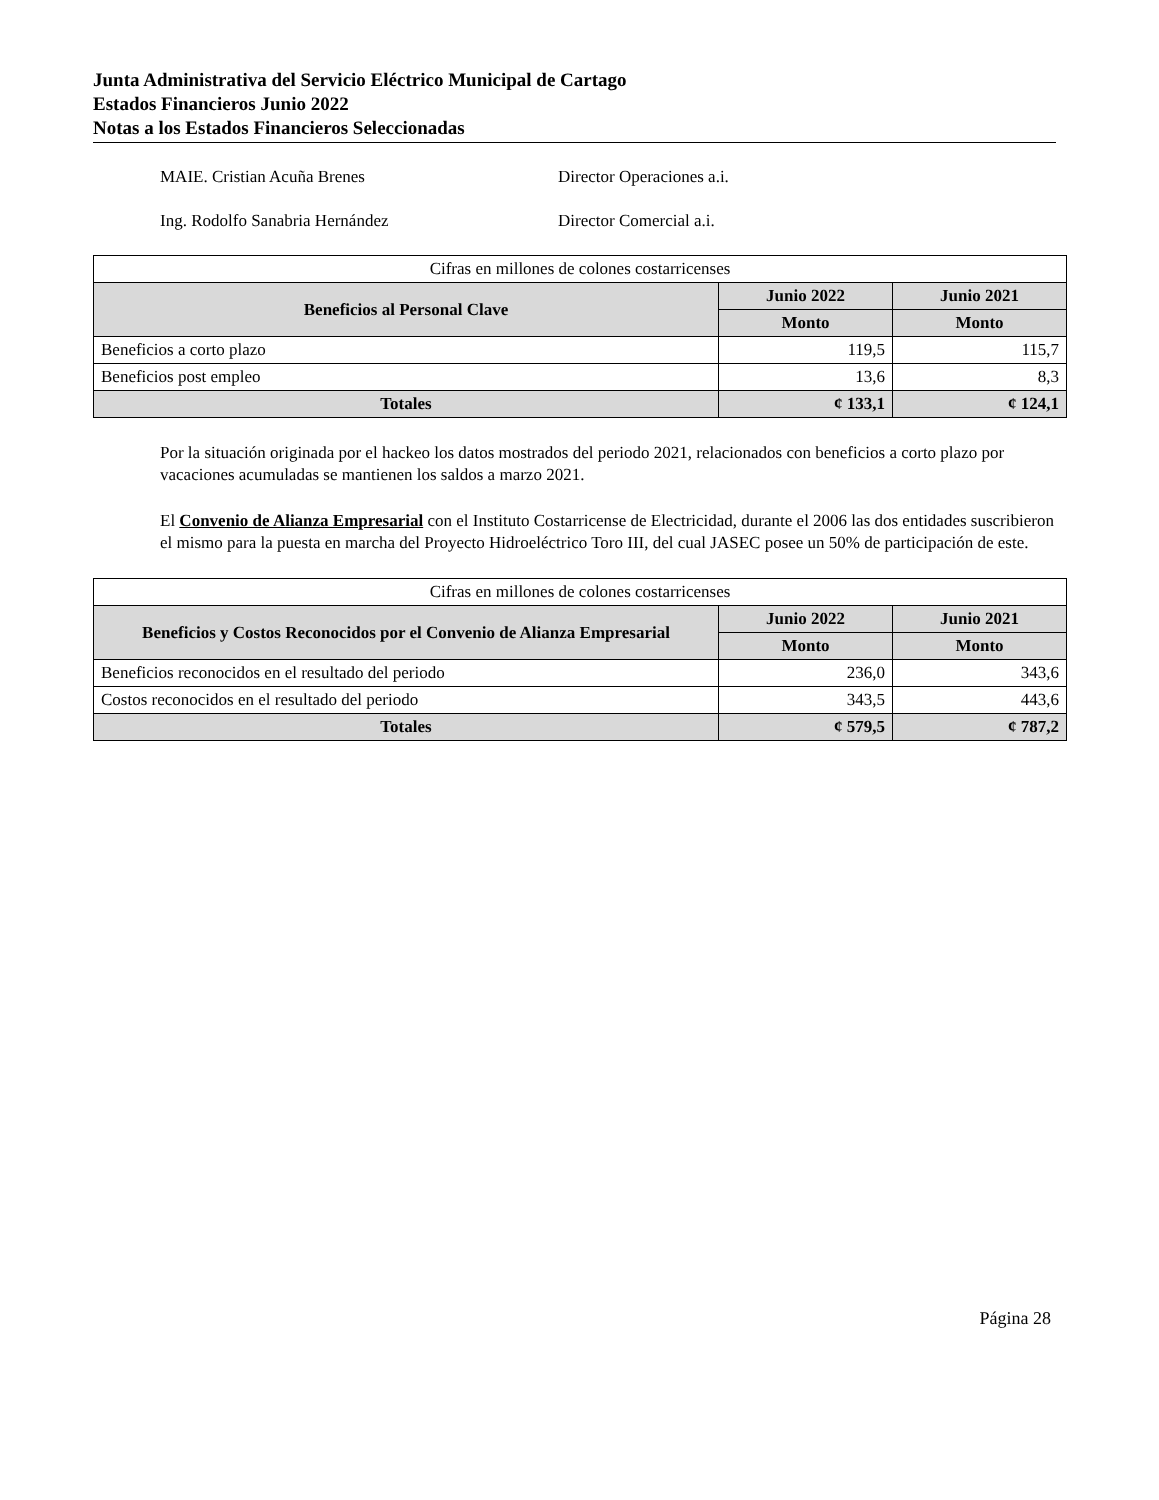Junta Administrativa del Servicio Eléctrico Municipal de Cartago
Estados Financieros Junio 2022
Notas a los Estados Financieros Seleccionadas
MAIE. Cristian Acuña Brenes Director Operaciones a.i.
Ing. Rodolfo Sanabria Hernández Director Comercial a.i.
| Cifras en millones de colones costarricenses | | |
| Beneficios al Personal Clave | Junio 2022 | Junio 2021 |
| | Monto | Monto |
| Beneficios a corto plazo | 119,5 | 115,7 |
| Beneficios post empleo | 13,6 | 8,3 |
| Totales | ¢ 133,1 | ¢ 124,1 |
Por la situación originada por el hackeo los datos mostrados del periodo 2021, relacionados con beneficios a corto plazo por vacaciones acumuladas se mantienen los saldos a marzo 2021.
El Convenio de Alianza Empresarial con el Instituto Costarricense de Electricidad, durante el 2006 las dos entidades suscribieron el mismo para la puesta en marcha del Proyecto Hidroeléctrico Toro III, del cual JASEC posee un 50% de participación de este.
| Cifras en millones de colones costarricenses | | |
| Beneficios y Costos Reconocidos por el Convenio de Alianza Empresarial | Junio 2022 | Junio 2021 |
| | Monto | Monto |
| Beneficios reconocidos en el resultado del periodo | 236,0 | 343,6 |
| Costos reconocidos en el resultado del periodo | 343,5 | 443,6 |
| Totales | ¢ 579,5 | ¢ 787,2 |
Página 28